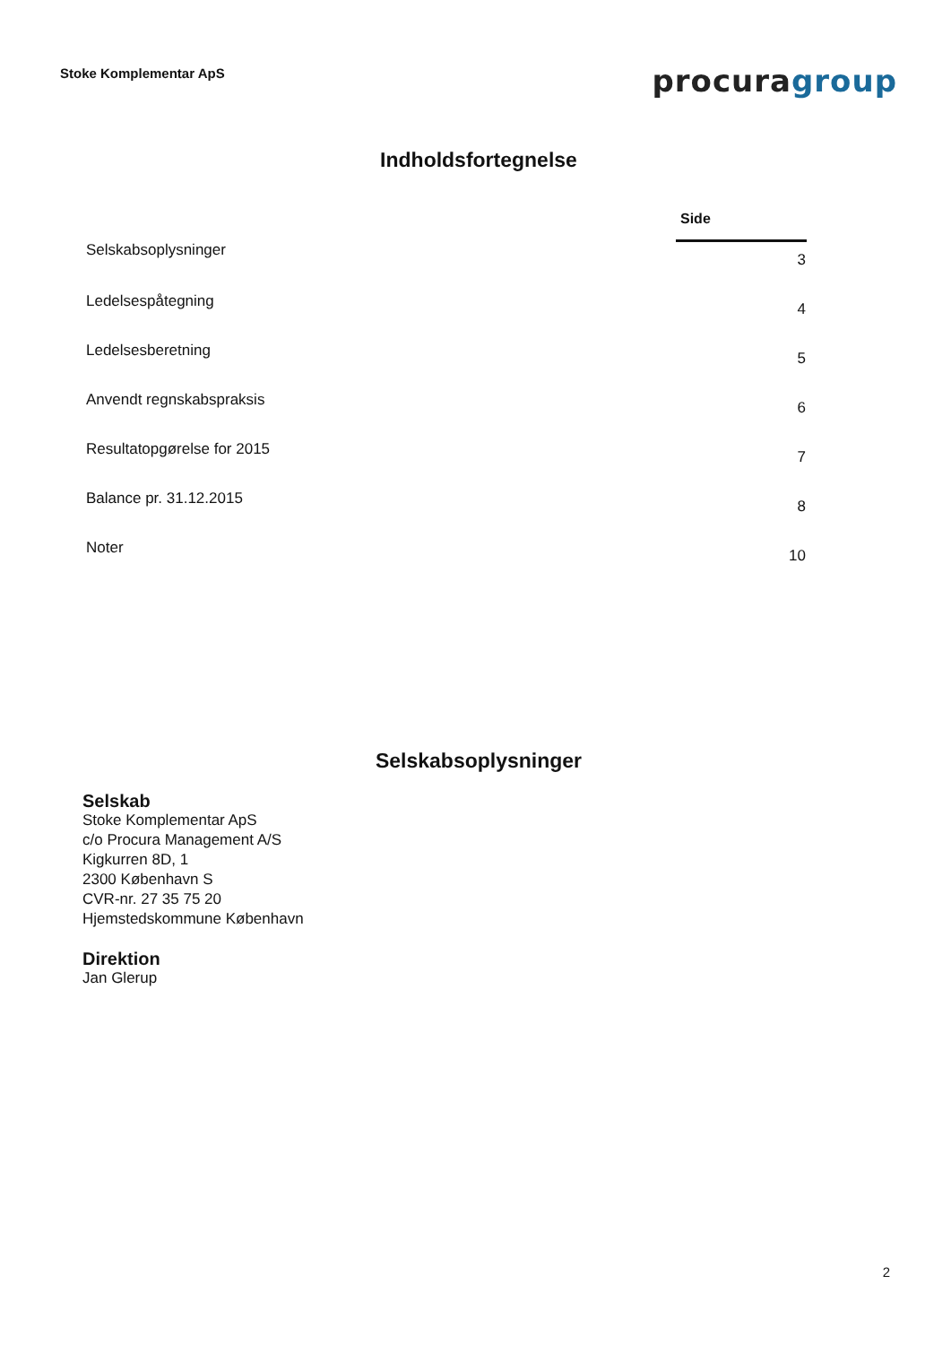Stoke Komplementar ApS
procuragroup
Indholdsfortegnelse
| | Side |
| Selskabsoplysninger | 3 |
| Ledelsespåtegning | 4 |
| Ledelsesberetning | 5 |
| Anvendt regnskabspraksis | 6 |
| Resultatopgørelse for 2015 | 7 |
| Balance pr. 31.12.2015 | 8 |
| Noter | 10 |
Selskabsoplysninger
Selskab
Stoke Komplementar ApS
c/o Procura Management A/S
Kigkurren 8D, 1
2300 København S
CVR-nr. 27 35 75 20
Hjemstedskommune København
Direktion
Jan Glerup
2